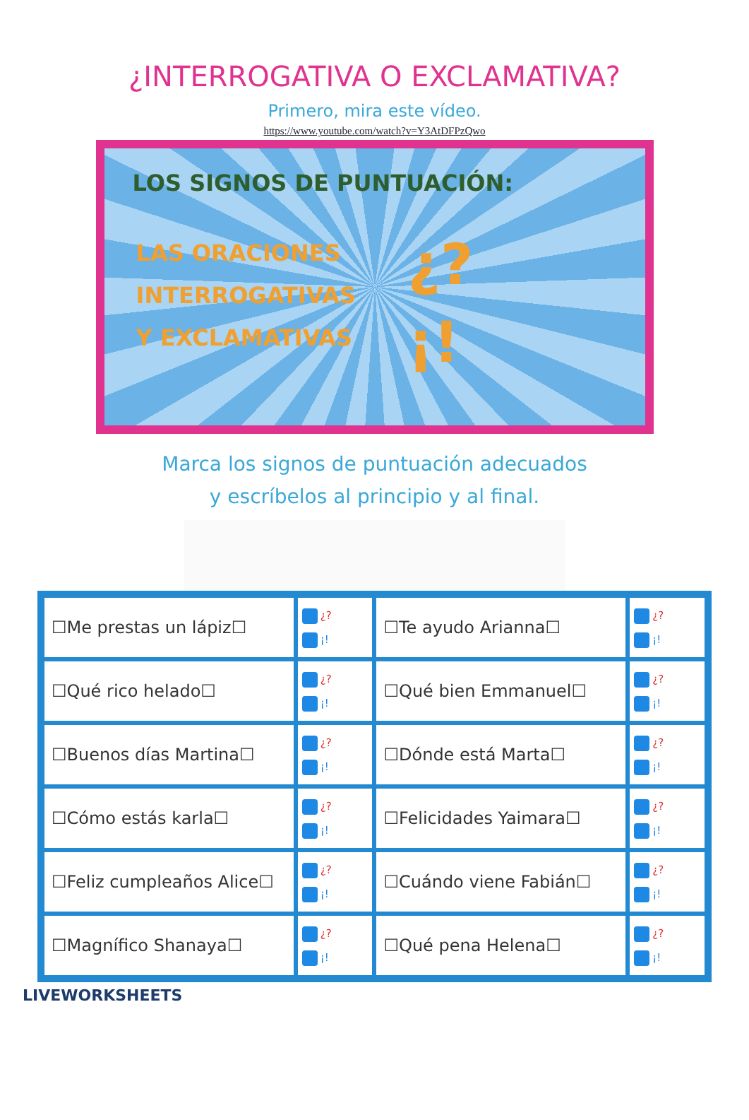¿INTERROGATIVA O EXCLAMATIVA?
Primero, mira este vídeo.
https://www.youtube.com/watch?v=Y3AtDFPzQwo
LOS SIGNOS DE PUNTUACIÓN:
LAS ORACIONES
INTERROGATIVAS
Y EXCLAMATIVAS
¿?
¡!
Marca los signos de puntuación adecuados
y escríbelos al principio y al final.
| ☐Me prestas un lápiz☐ | ¿? ¡! | ☐Te ayudo Arianna☐ | ¿? ¡! |
| ☐Qué rico helado☐ | ¿? ¡! | ☐Qué bien Emmanuel☐ | ¿? ¡! |
| ☐Buenos días Martina☐ | ¿? ¡! | ☐Dónde está Marta☐ | ¿? ¡! |
| ☐Cómo estás karla☐ | ¿? ¡! | ☐Felicidades Yaimara☐ | ¿? ¡! |
| ☐Feliz cumpleaños Alice☐ | ¿? ¡! | ☐Cuándo viene Fabián☐ | ¿? ¡! |
| ☐Magnífico Shanaya☐ | ¿? ¡! | ☐Qué pena Helena☐ | ¿? ¡! |
LIVEWORKSHEETS